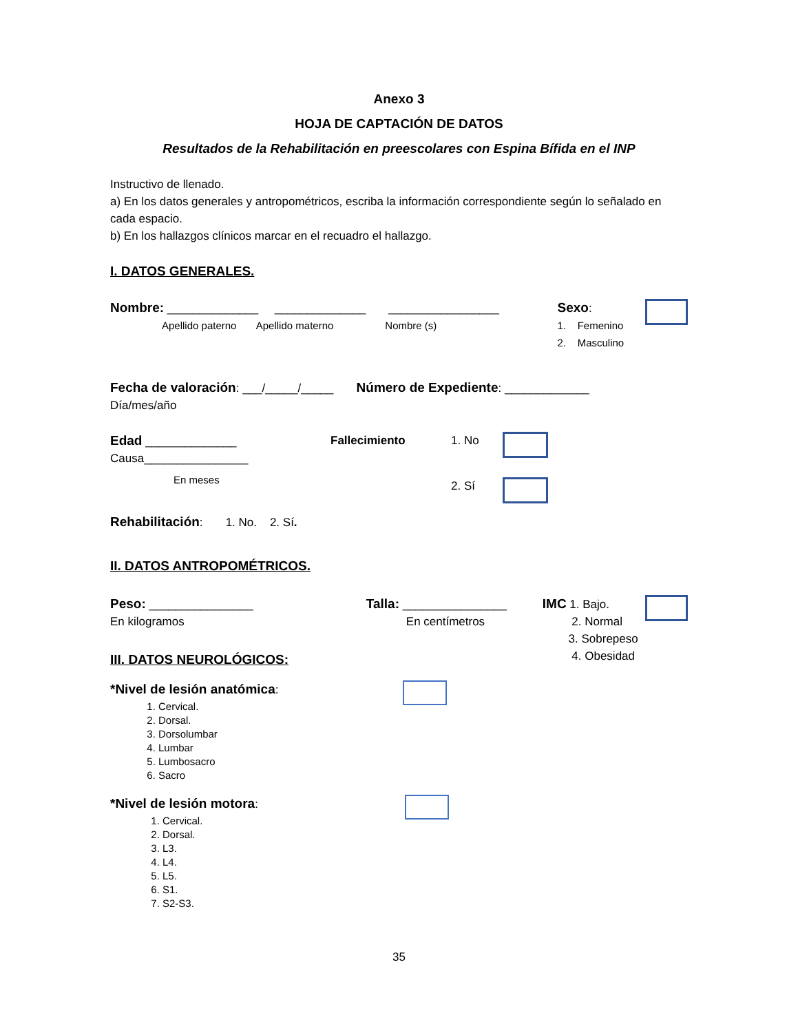Anexo 3
HOJA DE CAPTACIÓN DE DATOS
Resultados de la Rehabilitación en preescolares con Espina Bífida en el INP
Instructivo de llenado.
a) En los datos generales y antropométricos, escriba la información correspondiente según lo señalado en cada espacio.
b) En los hallazgos clínicos marcar en el recuadro el hallazgo.
I. DATOS GENERALES.
Nombre: ______________ ______________ _________________
Apellido paterno Apellido materno Nombre (s)
Sexo:
1. Femenino
2. Masculino
Fecha de valoración: ___/_____/_____ Número de Expediente: _____________
Día/mes/año
Edad ______________
Causa________________
En meses
Fallecimiento 1. No
2. Sí
Rehabilitación: 1. No. 2. Sí.
II. DATOS ANTROPOMÉTRICOS.
Peso: ________________
En kilogramos
III. DATOS NEUROLÓGICOS:
Talla: ________________
En centímetros
IMC 1. Bajo.
2. Normal
3. Sobrepeso
4. Obesidad
*Nivel de lesión anatómica:
1. Cervical.
2. Dorsal.
3. Dorsolumbar
4. Lumbar
5. Lumbosacro
6. Sacro
*Nivel de lesión motora:
1. Cervical.
2. Dorsal.
3. L3.
4. L4.
5. L5.
6. S1.
7. S2-S3.
35